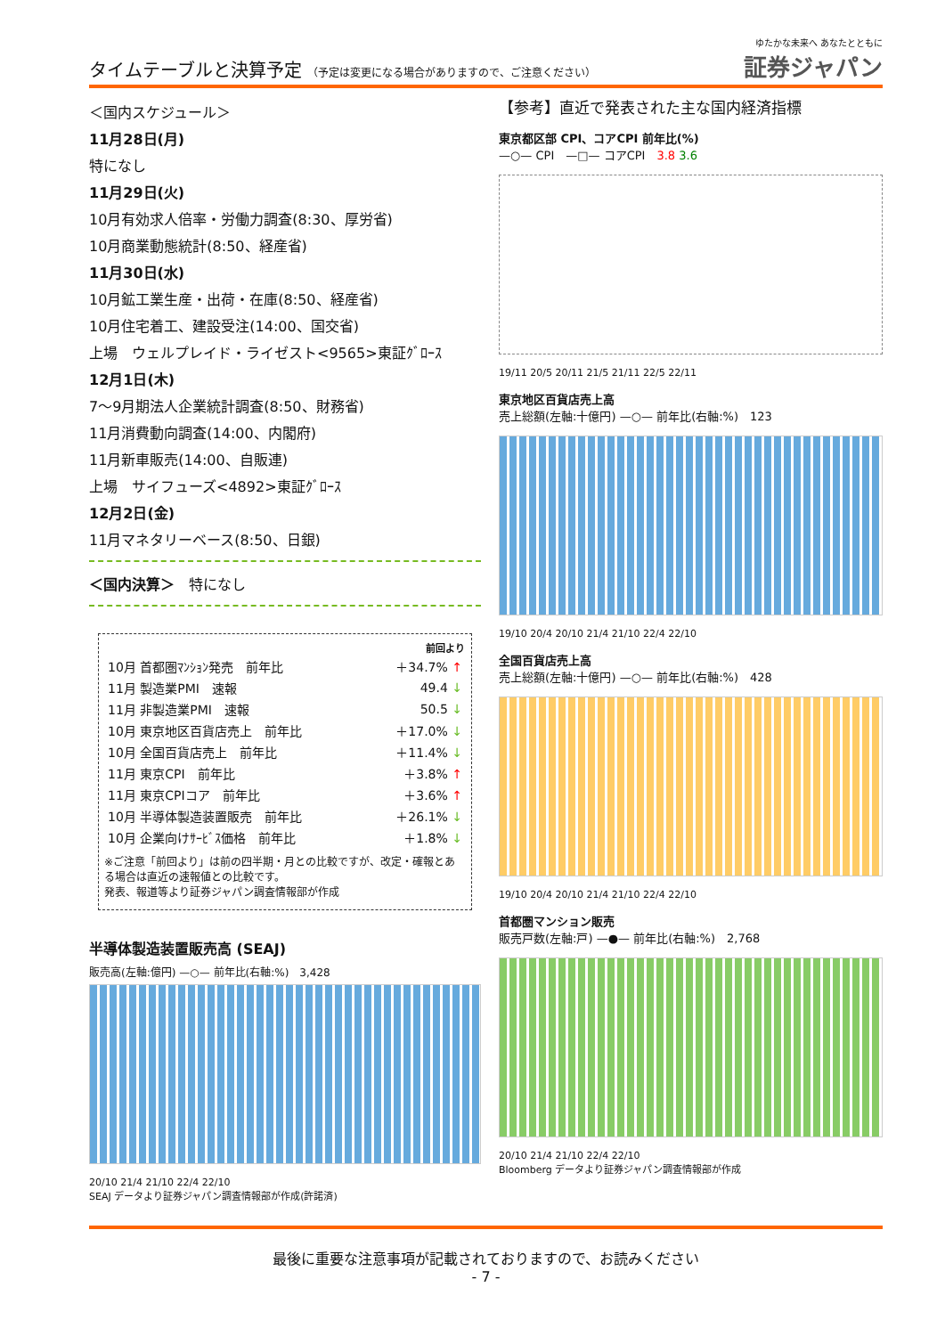タイムテーブルと決算予定 （予定は変更になる場合がありますので、ご注意ください）
ゆたかな未来へ あなたとともに
証券ジャパン
＜国内スケジュール＞
11月28日(月)
特になし
11月29日(火)
10月有効求人倍率・労働力調査(8:30、厚労省)
10月商業動態統計(8:50、経産省)
11月30日(水)
10月鉱工業生産・出荷・在庫(8:50、経産省)
10月住宅着工、建設受注(14:00、国交省)
上場　ウェルプレイド・ライゼスト<9565>東証ｸﾞﾛｰｽ
12月1日(木)
7～9月期法人企業統計調査(8:50、財務省)
11月消費動向調査(14:00、内閣府)
11月新車販売(14:00、自販連)
上場　サイフューズ<4892>東証ｸﾞﾛｰｽ
12月2日(金)
11月マネタリーベース(8:50、日銀)
＜国内決算＞　特になし
| 前回より | |
| --- | --- |
| 10月 首都圏ﾏﾝｼｮﾝ発売 前年比 | ＋34.7% ↑ |
| 11月 製造業PMI 速報 | 49.4 ↓ |
| 11月 非製造業PMI 速報 | 50.5 ↓ |
| 10月 東京地区百貨店売上 前年比 | ＋17.0% ↓ |
| 10月 全国百貨店売上 前年比 | ＋11.4% ↓ |
| 11月 東京CPI 前年比 | ＋3.8% ↑ |
| 11月 東京CPIコア 前年比 | ＋3.6% ↑ |
| 10月 半導体製造装置販売 前年比 | ＋26.1% ↓ |
| 10月 企業向けｻｰﾋﾞｽ価格 前年比 | ＋1.8% ↓ |
※ご注意「前回より」は前の四半期・月との比較ですが、改定・確報とある場合は直近の速報値との比較です。
発表、報道等より証券ジャパン調査情報部が作成
半導体製造装置販売高 (SEAJ)
販売高(左軸:億円) —○— 前年比(右軸:%)　3,428
20/10 21/4 21/10 22/4 22/10
SEAJ データより証券ジャパン調査情報部が作成(許諾済)
【参考】直近で発表された主な国内経済指標
東京都区部 CPI、コアCPI 前年比(%)
—○— CPI　—□— コアCPI　3.8 3.6
19/11 20/5 20/11 21/5 21/11 22/5 22/11
東京地区百貨店売上高
売上総額(左軸:十億円) —○— 前年比(右軸:%)　123
19/10 20/4 20/10 21/4 21/10 22/4 22/10
全国百貨店売上高
売上総額(左軸:十億円) —○— 前年比(右軸:%)　428
19/10 20/4 20/10 21/4 21/10 22/4 22/10
首都圏マンション販売
販売戸数(左軸:戸) —●— 前年比(右軸:%)　2,768
20/10 21/4 21/10 22/4 22/10
Bloomberg データより証券ジャパン調査情報部が作成
最後に重要な注意事項が記載されておりますので、お読みください
- 7 -